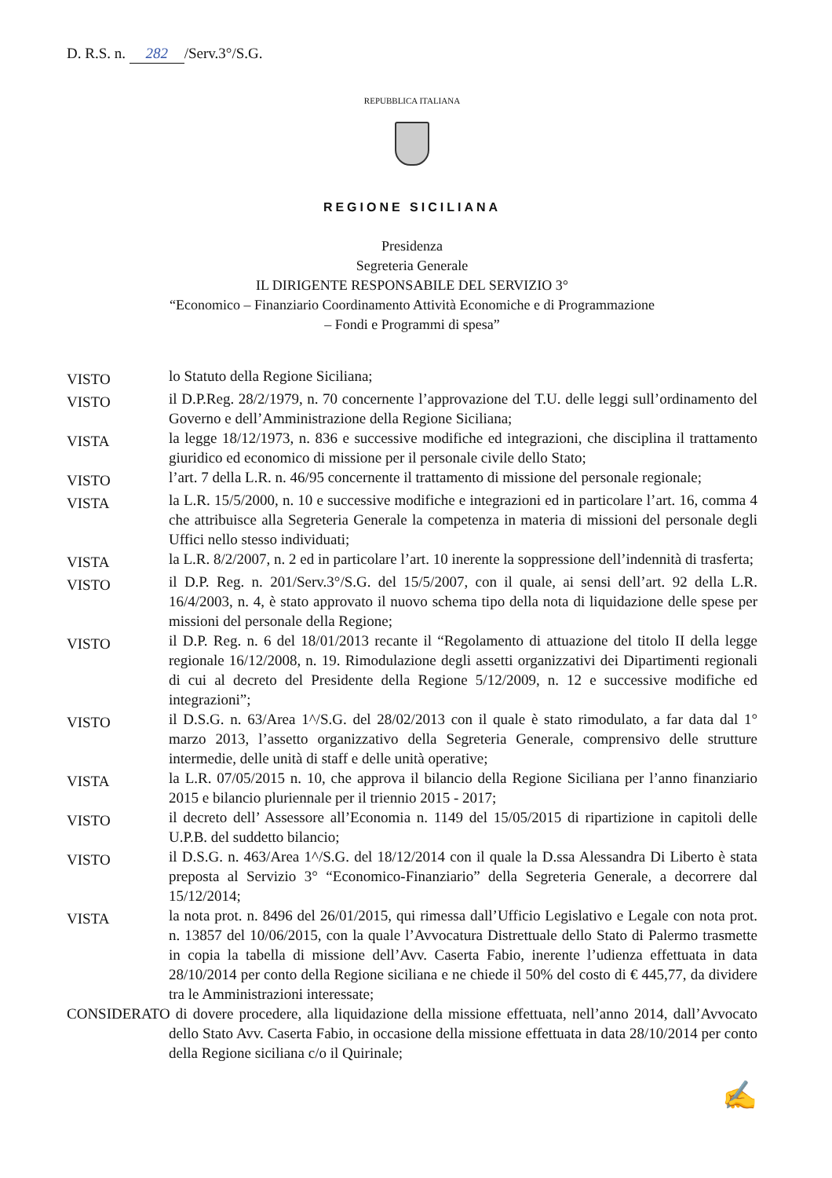D. R.S. n. 282 /Serv.3°/S.G.
REPUBBLICA ITALIANA
REGIONE SICILIANA
Presidenza
Segreteria Generale
IL DIRIGENTE RESPONSABILE DEL SERVIZIO 3°
“Economico – Finanziario Coordinamento Attività Economiche e di Programmazione
– Fondi e Programmi di spesa”
VISTO
lo Statuto della Regione Siciliana;
VISTO
il D.P.Reg. 28/2/1979, n. 70 concernente l’approvazione del T.U. delle leggi sull’ordinamento del Governo e dell’Amministrazione della Regione Siciliana;
VISTA
la legge 18/12/1973, n. 836 e successive modifiche ed integrazioni, che disciplina il trattamento giuridico ed economico di missione per il personale civile dello Stato;
VISTO
l’art. 7 della L.R. n. 46/95 concernente il trattamento di missione del personale regionale;
VISTA
la L.R. 15/5/2000, n. 10 e successive modifiche e integrazioni ed in particolare l’art. 16, comma 4 che attribuisce alla Segreteria Generale la competenza in materia di missioni del personale degli Uffici nello stesso individuati;
VISTA
la L.R. 8/2/2007, n. 2 ed in particolare l’art. 10 inerente la soppressione dell’indennità di trasferta;
VISTO
il D.P. Reg. n. 201/Serv.3°/S.G. del 15/5/2007, con il quale, ai sensi dell’art. 92 della L.R. 16/4/2003, n. 4, è stato approvato il nuovo schema tipo della nota di liquidazione delle spese per missioni del personale della Regione;
VISTO
il D.P. Reg. n. 6 del 18/01/2013 recante il “Regolamento di attuazione del titolo II della legge regionale 16/12/2008, n. 19. Rimodulazione degli assetti organizzativi dei Dipartimenti regionali di cui al decreto del Presidente della Regione 5/12/2009, n. 12 e successive modifiche ed integrazioni”;
VISTO
il D.S.G. n. 63/Area 1^/S.G. del 28/02/2013 con il quale è stato rimodulato, a far data dal 1° marzo 2013, l’assetto organizzativo della Segreteria Generale, comprensivo delle strutture intermedie, delle unità di staff e delle unità operative;
VISTA
la L.R. 07/05/2015 n. 10, che approva il bilancio della Regione Siciliana per l’anno finanziario 2015 e bilancio pluriennale per il triennio 2015 - 2017;
VISTO
il decreto dell’ Assessore all’Economia n. 1149 del 15/05/2015 di ripartizione in capitoli delle U.P.B. del suddetto bilancio;
VISTO
il D.S.G. n. 463/Area 1^/S.G. del 18/12/2014 con il quale la D.ssa Alessandra Di Liberto è stata preposta al Servizio 3° “Economico-Finanziario” della Segreteria Generale, a decorrere dal 15/12/2014;
VISTA
la nota prot. n. 8496 del 26/01/2015, qui rimessa dall’Ufficio Legislativo e Legale con nota prot. n. 13857 del 10/06/2015, con la quale l’Avvocatura Distrettuale dello Stato di Palermo trasmette in copia la tabella di missione dell’Avv. Caserta Fabio, inerente l’udienza effettuata in data 28/10/2014 per conto della Regione siciliana e ne chiede il 50% del costo di € 445,77, da dividere tra le Amministrazioni interessate;
CONSIDERATO di dovere procedere, alla liquidazione della missione effettuata, nell’anno 2014, dall’Avvocato dello Stato Avv. Caserta Fabio, in occasione della missione effettuata in data 28/10/2014 per conto della Regione siciliana c/o il Quirinale;
✍